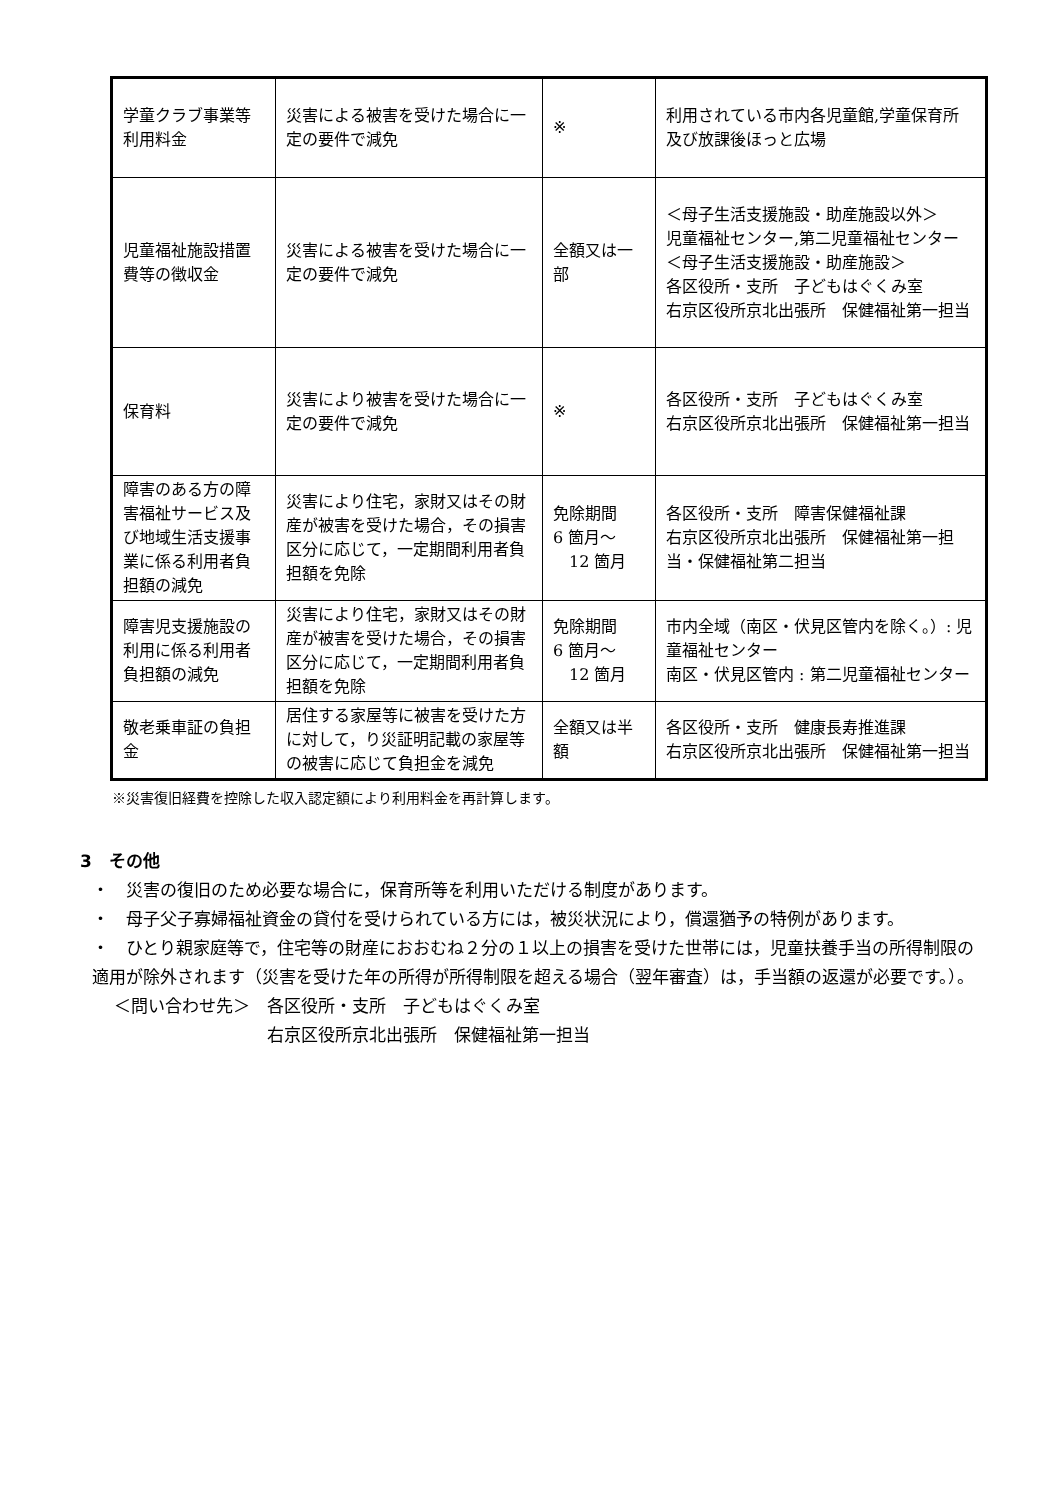| 学童クラブ事業等利用料金 | 災害による被害を受けた場合に一定の要件で減免 | ※ | 利用されている市内各児童館,学童保育所及び放課後ほっと広場 |
| 児童福祉施設措置費等の徴収金 | 災害による被害を受けた場合に一定の要件で減免 | 全額又は一部 | ＜母子生活支援施設・助産施設以外＞ 児童福祉センター,第二児童福祉センター ＜母子生活支援施設・助産施設＞ 各区役所・支所 子どもはぐくみ室 右京区役所京北出張所 保健福祉第一担当 |
| 保育料 | 災害により被害を受けた場合に一定の要件で減免 | ※ | 各区役所・支所 子どもはぐくみ室 右京区役所京北出張所 保健福祉第一担当 |
| 障害のある方の障害福祉サービス及び地域生活支援事業に係る利用者負担額の減免 | 災害により住宅，家財又はその財産が被害を受けた場合，その損害区分に応じて，一定期間利用者負担額を免除 | 免除期間 6 箇月～ 12 箇月 | 各区役所・支所 障害保健福祉課 右京区役所京北出張所 保健福祉第一担当・保健福祉第二担当 |
| 障害児支援施設の利用に係る利用者負担額の減免 | 災害により住宅，家財又はその財産が被害を受けた場合，その損害区分に応じて，一定期間利用者負担額を免除 | 免除期間 6 箇月～ 12 箇月 | 市内全域（南区・伏見区管内を除く。）: 児童福祉センター 南区・伏見区管内 : 第二児童福祉センター |
| 敬老乗車証の負担金 | 居住する家屋等に被害を受けた方に対して，り災証明記載の家屋等の被害に応じて負担金を減免 | 全額又は半額 | 各区役所・支所 健康長寿推進課 右京区役所京北出張所 保健福祉第一担当 |
※災害復旧経費を控除した収入認定額により利用料金を再計算します。
3　その他
・　災害の復旧のため必要な場合に，保育所等を利用いただける制度があります。
・　母子父子寡婦福祉資金の貸付を受けられている方には，被災状況により，償還猶予の特例があります。
・　ひとり親家庭等で，住宅等の財産におおむね２分の１以上の損害を受けた世帯には，児童扶養手当の所得制限の適用が除外されます（災害を受けた年の所得が所得制限を超える場合（翌年審査）は，手当額の返還が必要です。）。
＜問い合わせ先＞　各区役所・支所　子どもはぐくみ室
　　　　　　　　　右京区役所京北出張所　保健福祉第一担当